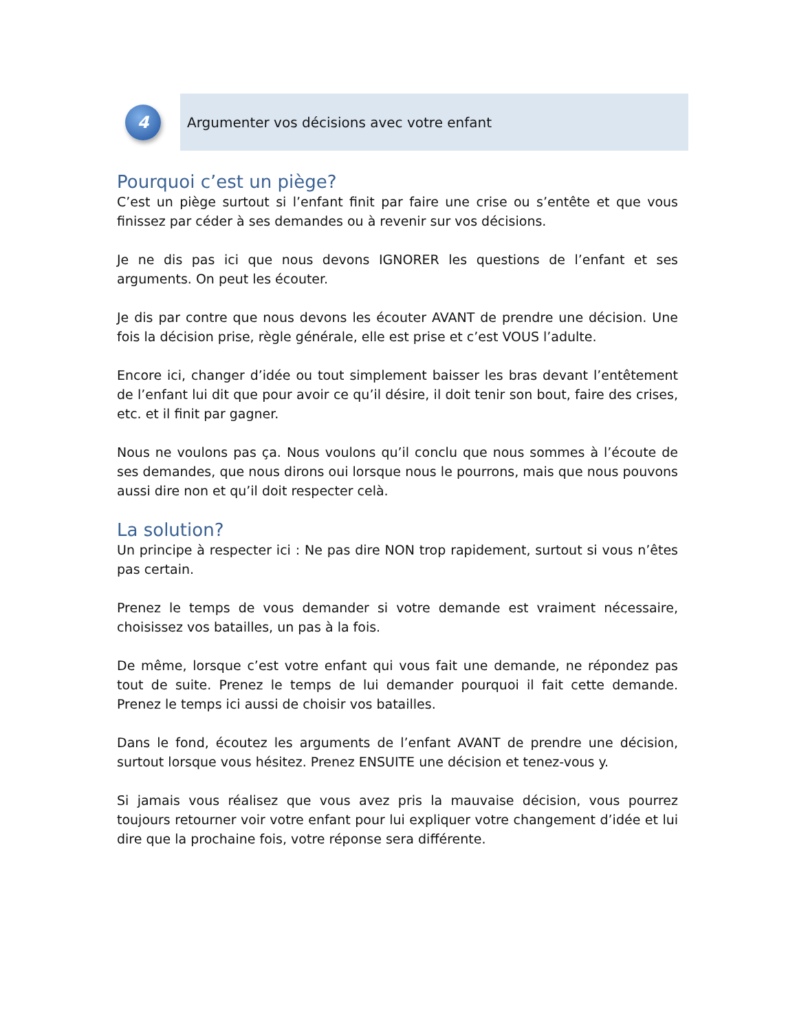4
Argumenter vos décisions avec votre enfant
Pourquoi c’est un piège?
C’est un piège surtout si l’enfant finit par faire une crise ou s’entête et que vous finissez par céder à ses demandes ou à revenir sur vos décisions.
Je ne dis pas ici que nous devons IGNORER les questions de l’enfant et ses arguments. On peut les écouter.
Je dis par contre que nous devons les écouter AVANT de prendre une décision. Une fois la décision prise, règle générale, elle est prise et c’est VOUS l’adulte.
Encore ici, changer d’idée ou tout simplement baisser les bras devant l’entêtement de l’enfant lui dit que pour avoir ce qu’il désire, il doit tenir son bout, faire des crises, etc. et il finit par gagner.
Nous ne voulons pas ça. Nous voulons qu’il conclu que nous sommes à l’écoute de ses demandes, que nous dirons oui lorsque nous le pourrons, mais que nous pouvons aussi dire non et qu’il doit respecter celà.
La solution?
Un principe à respecter ici : Ne pas dire NON trop rapidement, surtout si vous n’êtes pas certain.
Prenez le temps de vous demander si votre demande est vraiment nécessaire, choisissez vos batailles, un pas à la fois.
De même, lorsque c’est votre enfant qui vous fait une demande, ne répondez pas tout de suite. Prenez le temps de lui demander pourquoi il fait cette demande. Prenez le temps ici aussi de choisir vos batailles.
Dans le fond, écoutez les arguments de l’enfant AVANT de prendre une décision, surtout lorsque vous hésitez. Prenez ENSUITE une décision et tenez-vous y.
Si jamais vous réalisez que vous avez pris la mauvaise décision, vous pourrez toujours retourner voir votre enfant pour lui expliquer votre changement d’idée et lui dire que la prochaine fois, votre réponse sera différente.